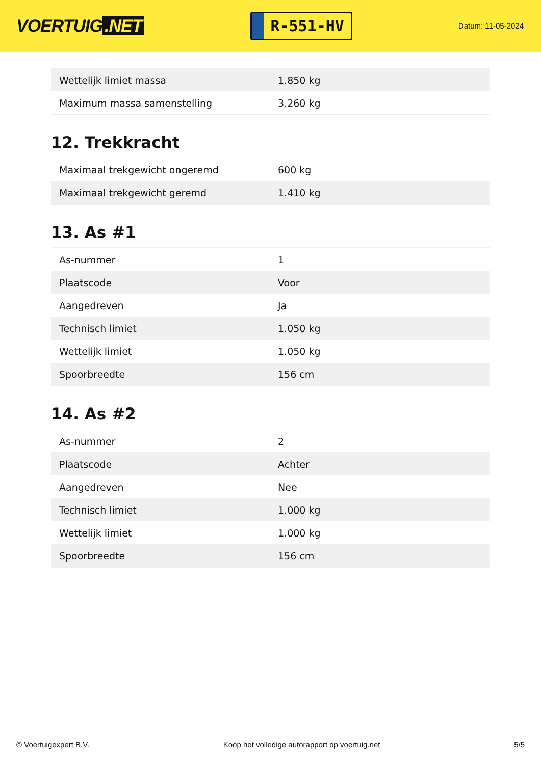VOERTUIG.NET
R-551-HV
Datum: 11-05-2024
| Wettelijk limiet massa | 1.850 kg |
| Maximum massa samenstelling | 3.260 kg |
12. Trekkracht
| Maximaal trekgewicht ongeremd | 600 kg |
| Maximaal trekgewicht geremd | 1.410 kg |
13. As #1
| As-nummer | 1 |
| Plaatscode | Voor |
| Aangedreven | Ja |
| Technisch limiet | 1.050 kg |
| Wettelijk limiet | 1.050 kg |
| Spoorbreedte | 156 cm |
14. As #2
| As-nummer | 2 |
| Plaatscode | Achter |
| Aangedreven | Nee |
| Technisch limiet | 1.000 kg |
| Wettelijk limiet | 1.000 kg |
| Spoorbreedte | 156 cm |
© Voertuigexpert B.V. Koop het volledige autorapport op voertuig.net 5/5